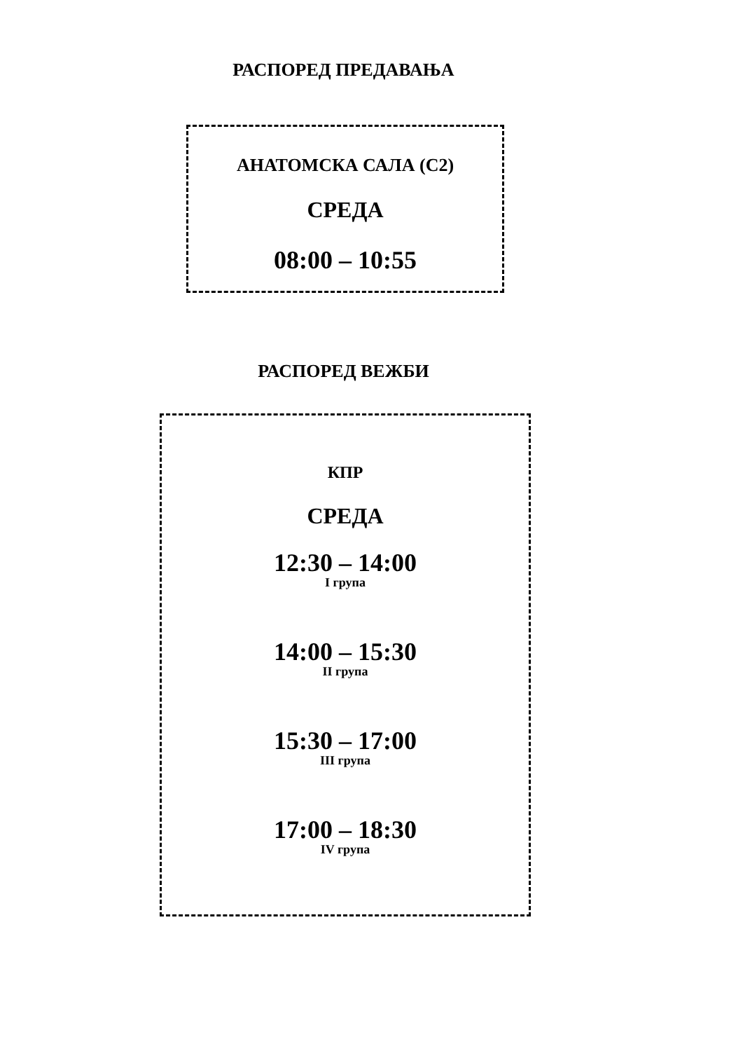РАСПОРЕД ПРЕДАВАЊА
АНАТОМСКА САЛА (С2)
СРЕДА
08:00 – 10:55
РАСПОРЕД ВЕЖБИ
КПР
СРЕДА
12:30 – 14:00
I група
14:00 – 15:30
II група
15:30 – 17:00
III група
17:00 – 18:30
IV група